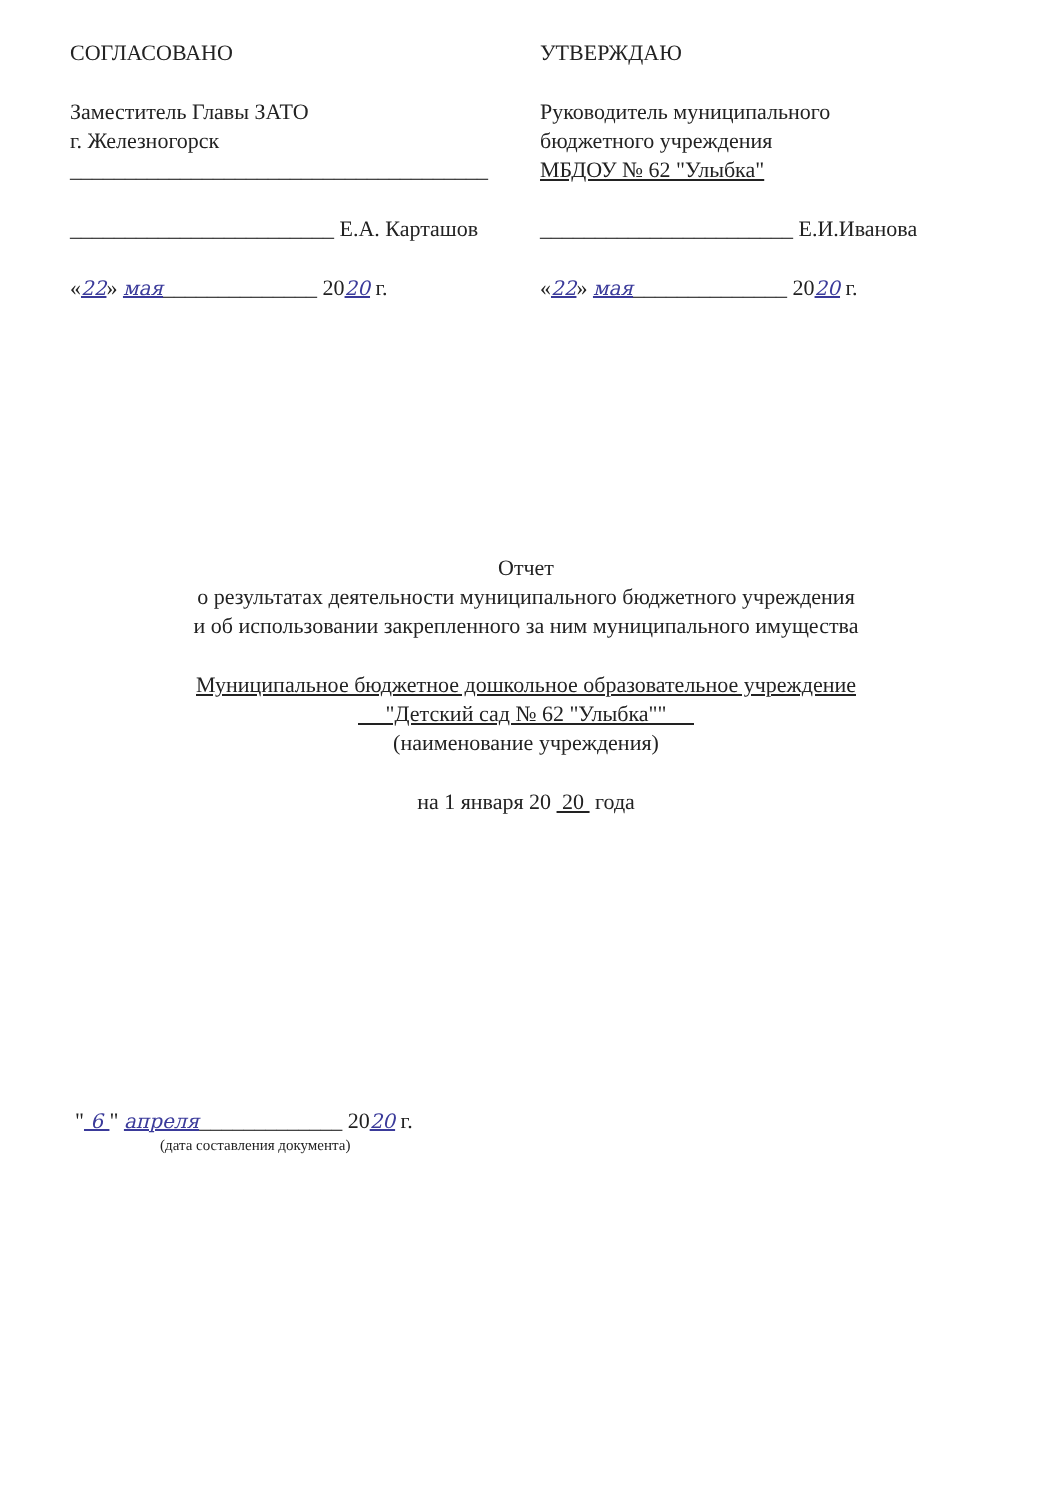СОГЛАСОВАНО
Заместитель Главы ЗАТО
г. Железногорск
______________________________________
________________________ Е.А. Карташов
«22» мая______________ 2020 г.
УТВЕРЖДАЮ
Руководитель муниципального
бюджетного учреждения
МБДОУ № 62 "Улыбка"
_______________________ Е.И.Иванова
«22» мая______________ 2020 г.
Отчет
о результатах деятельности муниципального бюджетного учреждения
и об использовании закрепленного за ним муниципального имущества
Муниципальное бюджетное дошкольное образовательное учреждение
"Детский сад № 62 "Улыбка""
(наименование учреждения)
на 1 января 20 20 года
" 6 " апреля_____________ 2020 г.
(дата составления документа)